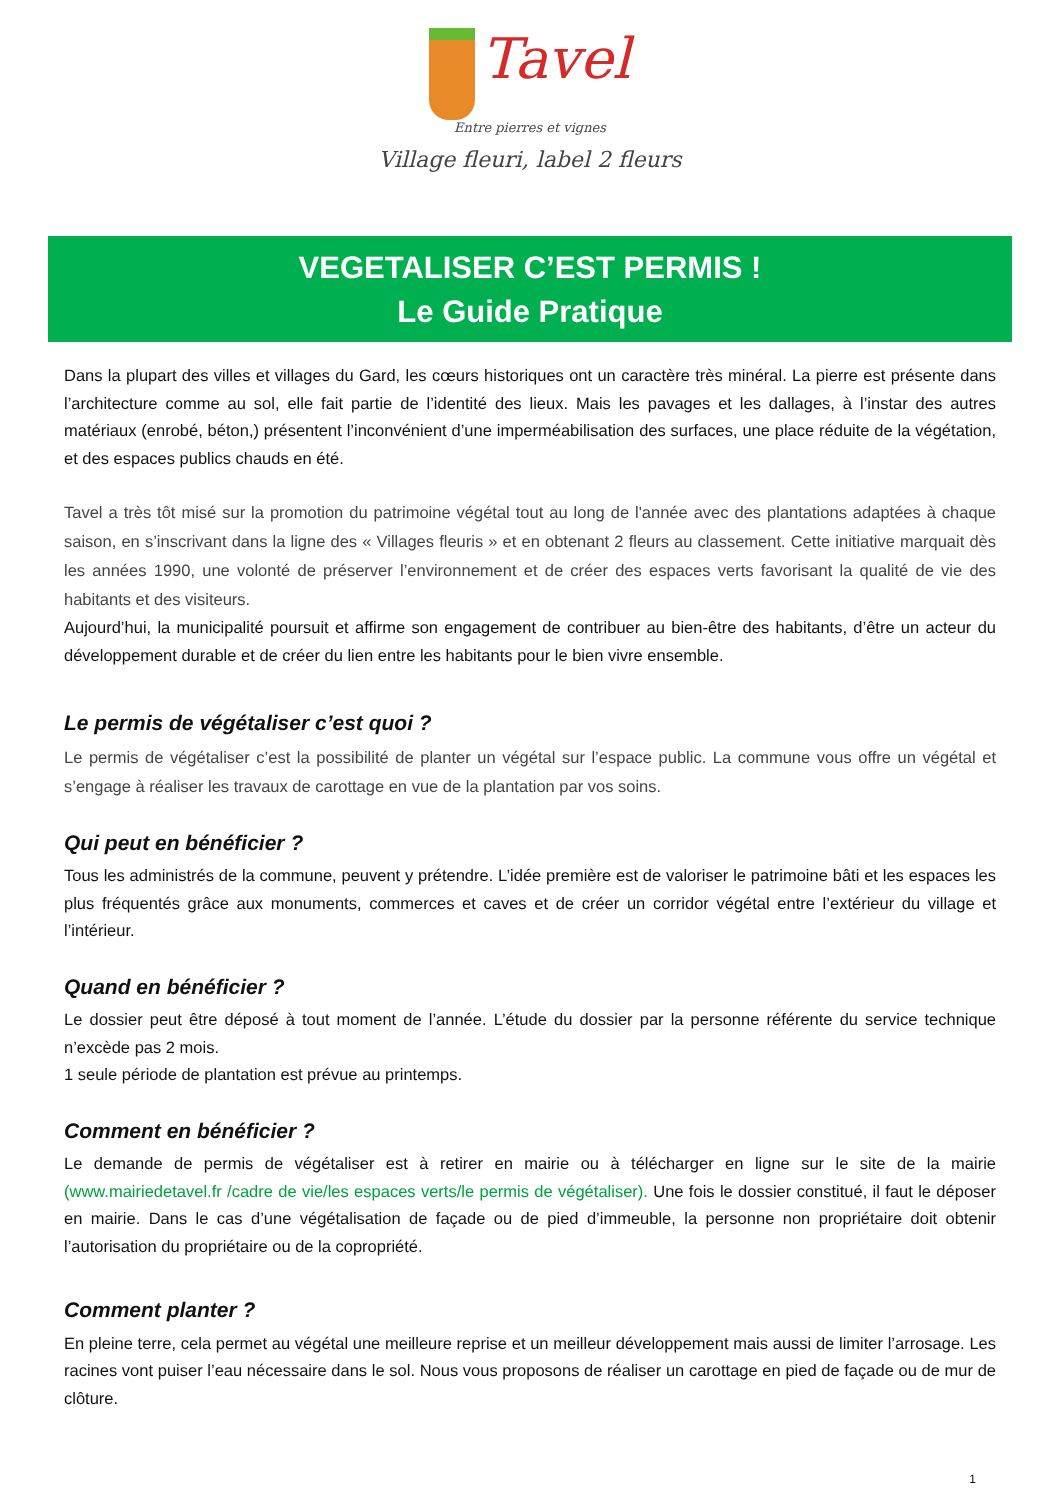Tavel
Entre pierres et vignes
Village fleuri, label 2 fleurs
VEGETALISER C’EST PERMIS !
Le Guide Pratique
Dans la plupart des villes et villages du Gard, les cœurs historiques ont un caractère très minéral. La pierre est présente dans l’architecture comme au sol, elle fait partie de l’identité des lieux. Mais les pavages et les dallages, à l’instar des autres matériaux (enrobé, béton,) présentent l’inconvénient d’une imperméabilisation des surfaces, une place réduite de la végétation, et des espaces publics chauds en été.
Tavel a très tôt misé sur la promotion du patrimoine végétal tout au long de l'année avec des plantations adaptées à chaque saison, en s’inscrivant dans la ligne des « Villages fleuris » et en obtenant 2 fleurs au classement. Cette initiative marquait dès les années 1990, une volonté de préserver l’environnement et de créer des espaces verts favorisant la qualité de vie des habitants et des visiteurs.
Aujourd’hui, la municipalité poursuit et affirme son engagement de contribuer au bien-être des habitants, d’être un acteur du développement durable et de créer du lien entre les habitants pour le bien vivre ensemble.
Le permis de végétaliser c’est quoi ?
Le permis de végétaliser c’est la possibilité de planter un végétal sur l’espace public. La commune vous offre un végétal et s’engage à réaliser les travaux de carottage en vue de la plantation par vos soins.
Qui peut en bénéficier ?
Tous les administrés de la commune, peuvent y prétendre. L’idée première est de valoriser le patrimoine bâti et les espaces les plus fréquentés grâce aux monuments, commerces et caves et de créer un corridor végétal entre l’extérieur du village et l’intérieur.
Quand en bénéficier ?
Le dossier peut être déposé à tout moment de l’année. L’étude du dossier par la personne référente du service technique n’excède pas 2 mois.
1 seule période de plantation est prévue au printemps.
Comment en bénéficier ?
Le demande de permis de végétaliser est à retirer en mairie ou à télécharger en ligne sur le site de la mairie (www.mairiedetavel.fr /cadre de vie/les espaces verts/le permis de végétaliser). Une fois le dossier constitué, il faut le déposer en mairie. Dans le cas d’une végétalisation de façade ou de pied d’immeuble, la personne non propriétaire doit obtenir l’autorisation du propriétaire ou de la copropriété.
Comment planter ?
En pleine terre, cela permet au végétal une meilleure reprise et un meilleur développement mais aussi de limiter l’arrosage. Les racines vont puiser l’eau nécessaire dans le sol. Nous vous proposons de réaliser un carottage en pied de façade ou de mur de clôture.
1